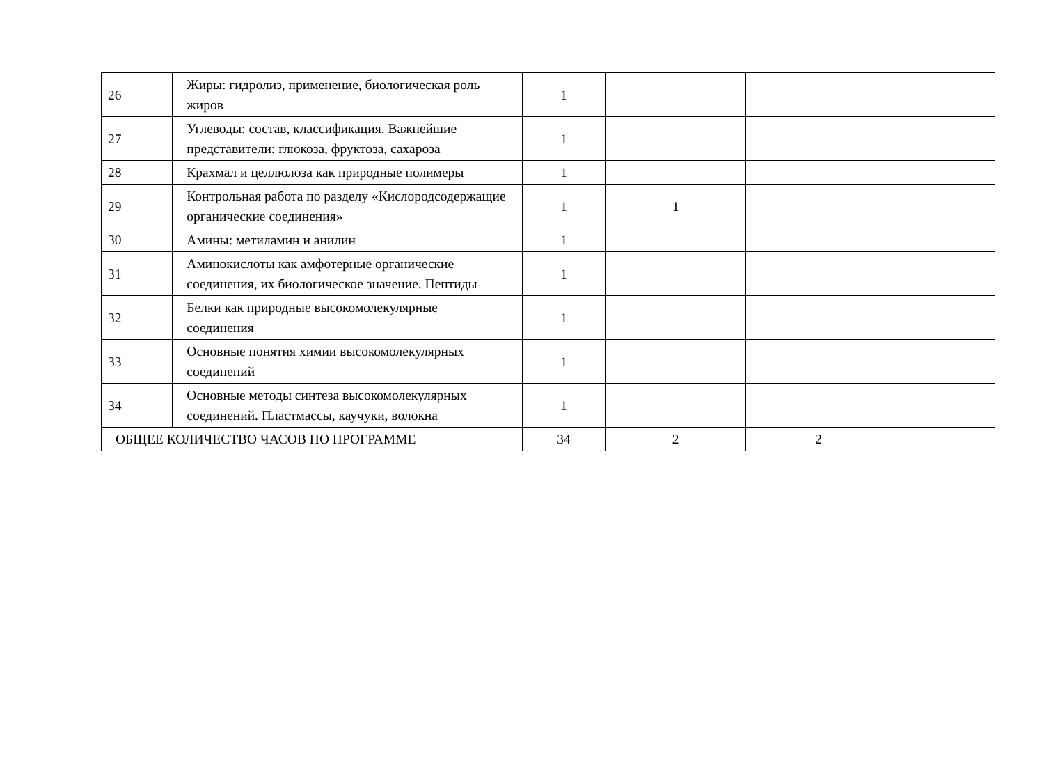| 26 | Жиры: гидролиз, применение, биологическая роль жиров | 1 | | | |
| 27 | Углеводы: состав, классификация. Важнейшие представители: глюкоза, фруктоза, сахароза | 1 | | | |
| 28 | Крахмал и целлюлоза как природные полимеры | 1 | | | |
| 29 | Контрольная работа по разделу «Кислородсодержащие органические соединения» | 1 | 1 | | |
| 30 | Амины: метиламин и анилин | 1 | | | |
| 31 | Аминокислоты как амфотерные органические соединения, их биологическое значение. Пептиды | 1 | | | |
| 32 | Белки как природные высокомолекулярные соединения | 1 | | | |
| 33 | Основные понятия химии высокомолекулярных соединений | 1 | | | |
| 34 | Основные методы синтеза высокомолекулярных соединений. Пластмассы, каучуки, волокна | 1 | | | |
| ОБЩЕЕ КОЛИЧЕСТВО ЧАСОВ ПО ПРОГРАММЕ | | 34 | 2 | 2 | |